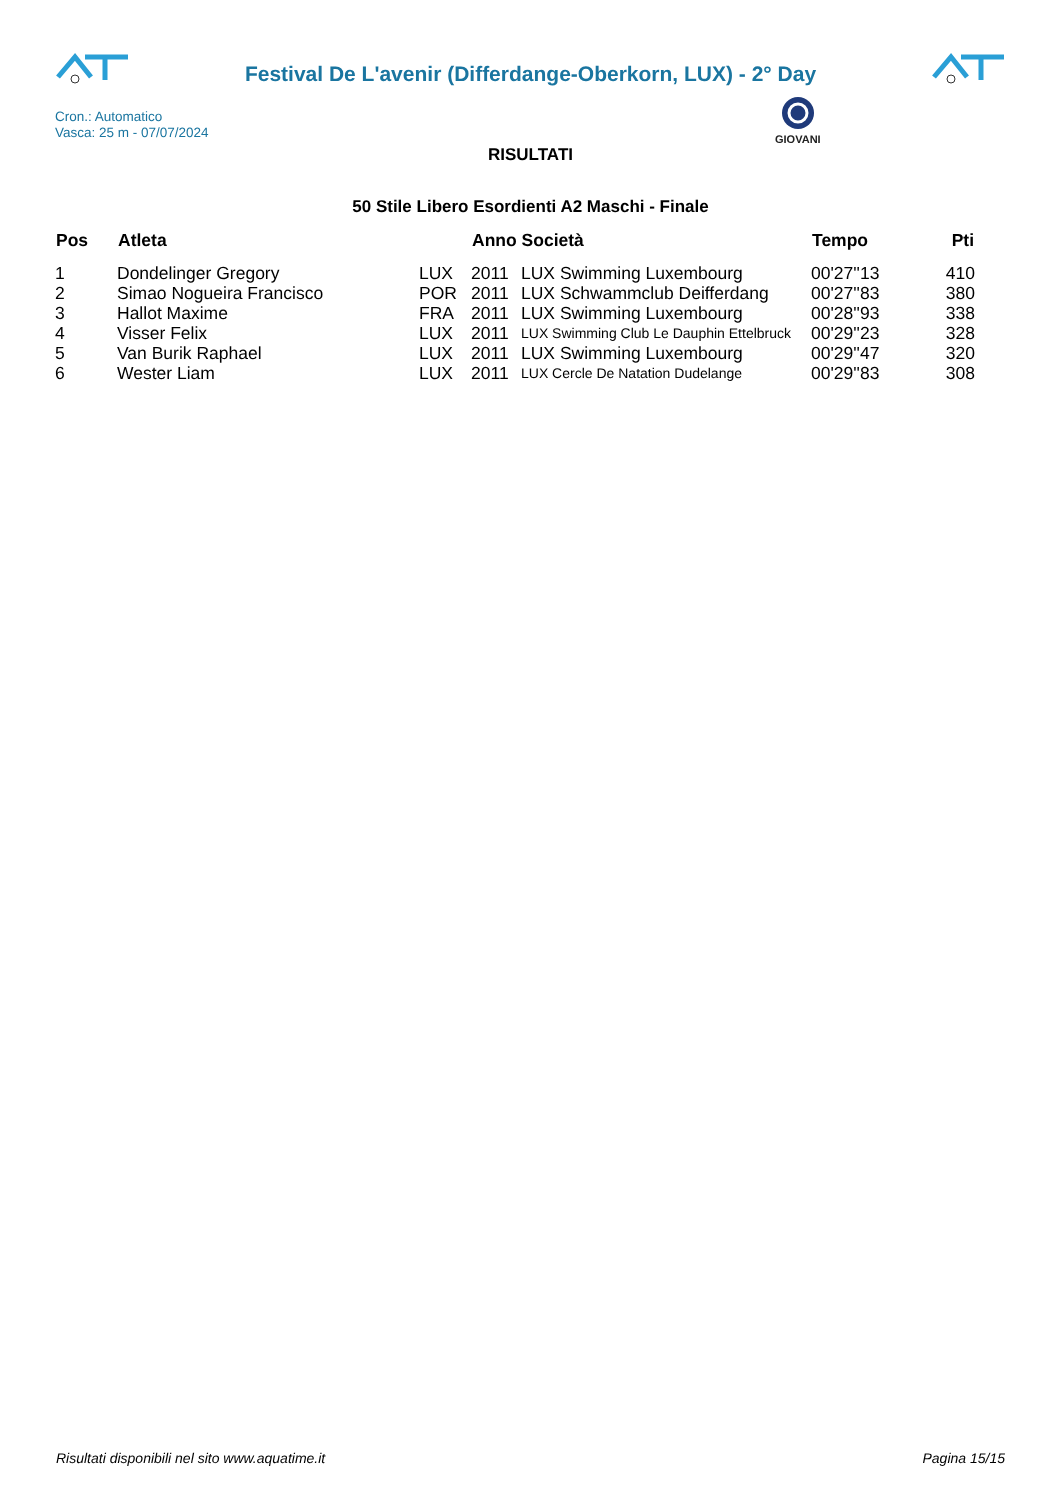Festival De L'avenir (Differdange-Oberkorn, LUX) - 2° Day
GIOVANI
Cron.: Automatico
Vasca: 25 m - 07/07/2024
RISULTATI
50 Stile Libero Esordienti A2 Maschi - Finale
| Pos | Atleta | | Anno Società | | Tempo | Pti |
| --- | --- | --- | --- | --- | --- | --- |
| 1 | Dondelinger Gregory | LUX | 2011 | LUX Swimming Luxembourg | 00'27''13 | 410 |
| 2 | Simao Nogueira Francisco | POR | 2011 | LUX Schwammclub Deifferdang | 00'27''83 | 380 |
| 3 | Hallot Maxime | FRA | 2011 | LUX Swimming Luxembourg | 00'28''93 | 338 |
| 4 | Visser Felix | LUX | 2011 | LUX Swimming Club Le Dauphin Ettelbruck | 00'29''23 | 328 |
| 5 | Van Burik Raphael | LUX | 2011 | LUX Swimming Luxembourg | 00'29''47 | 320 |
| 6 | Wester Liam | LUX | 2011 | LUX Cercle De Natation Dudelange | 00'29''83 | 308 |
Risultati disponibili nel sito www.aquatime.it Pagina 15/15